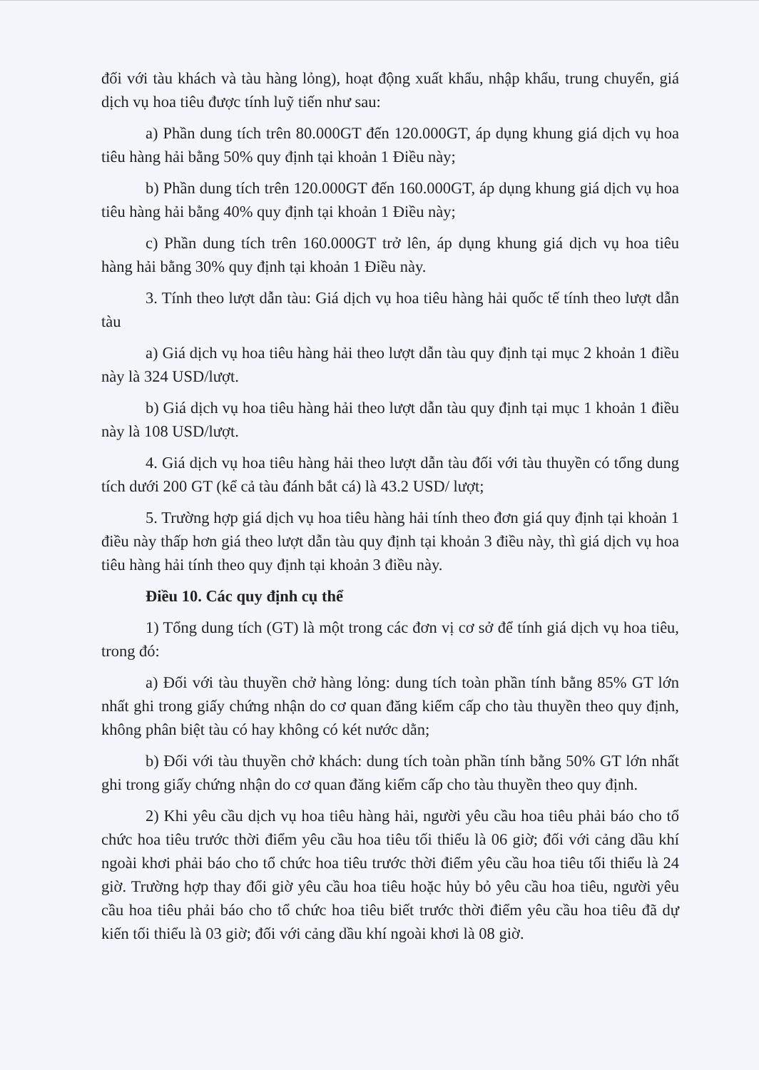đối với tàu khách và tàu hàng lỏng), hoạt động xuất khẩu, nhập khẩu, trung chuyển, giá dịch vụ hoa tiêu được tính luỹ tiến như sau:
a) Phần dung tích trên 80.000GT đến 120.000GT, áp dụng khung giá dịch vụ hoa tiêu hàng hải bằng 50% quy định tại khoản 1 Điều này;
b) Phần dung tích trên 120.000GT đến 160.000GT, áp dụng khung giá dịch vụ hoa tiêu hàng hải bằng 40% quy định tại khoản 1 Điều này;
c) Phần dung tích trên 160.000GT trở lên, áp dụng khung giá dịch vụ hoa tiêu hàng hải bằng 30% quy định tại khoản 1 Điều này.
3. Tính theo lượt dẫn tàu: Giá dịch vụ hoa tiêu hàng hải quốc tế tính theo lượt dẫn tàu
a) Giá dịch vụ hoa tiêu hàng hải theo lượt dẫn tàu quy định tại mục 2 khoản 1 điều này là 324 USD/lượt.
b) Giá dịch vụ hoa tiêu hàng hải theo lượt dẫn tàu quy định tại mục 1 khoản 1 điều này là 108 USD/lượt.
4. Giá dịch vụ hoa tiêu hàng hải theo lượt dẫn tàu đối với tàu thuyền có tổng dung tích dưới 200 GT (kể cả tàu đánh bắt cá) là 43.2 USD/ lượt;
5. Trường hợp giá dịch vụ hoa tiêu hàng hải tính theo đơn giá quy định tại khoản 1 điều này thấp hơn giá theo lượt dẫn tàu quy định tại khoản 3 điều này, thì giá dịch vụ hoa tiêu hàng hải tính theo quy định tại khoản 3 điều này.
Điều 10. Các quy định cụ thể
1) Tổng dung tích (GT) là một trong các đơn vị cơ sở để tính giá dịch vụ hoa tiêu, trong đó:
a) Đối với tàu thuyền chở hàng lỏng: dung tích toàn phần tính bằng 85% GT lớn nhất ghi trong giấy chứng nhận do cơ quan đăng kiểm cấp cho tàu thuyền theo quy định, không phân biệt tàu có hay không có két nước dằn;
b) Đối với tàu thuyền chở khách: dung tích toàn phần tính bằng 50% GT lớn nhất ghi trong giấy chứng nhận do cơ quan đăng kiểm cấp cho tàu thuyền theo quy định.
2) Khi yêu cầu dịch vụ hoa tiêu hàng hải, người yêu cầu hoa tiêu phải báo cho tổ chức hoa tiêu trước thời điểm yêu cầu hoa tiêu tối thiểu là 06 giờ; đối với cảng dầu khí ngoài khơi phải báo cho tổ chức hoa tiêu trước thời điểm yêu cầu hoa tiêu tối thiểu là 24 giờ. Trường hợp thay đổi giờ yêu cầu hoa tiêu hoặc hủy bỏ yêu cầu hoa tiêu, người yêu cầu hoa tiêu phải báo cho tổ chức hoa tiêu biết trước thời điểm yêu cầu hoa tiêu đã dự kiến tối thiểu là 03 giờ; đối với cảng dầu khí ngoài khơi là 08 giờ.